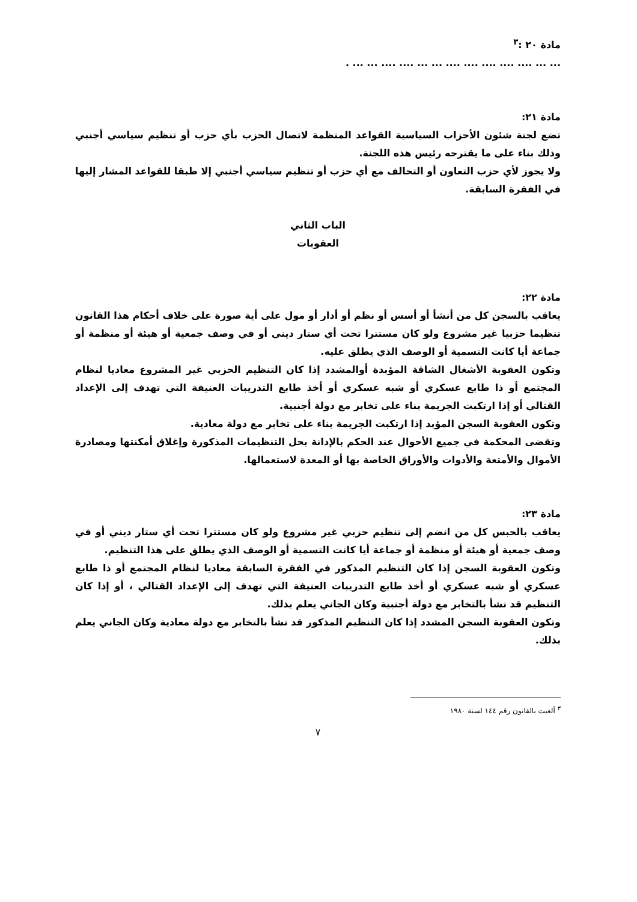مادة ٢٠ :<sup>٣</sup>
... ... .... .... .... .... .... ... ... .... .... ... ... .
مادة ٢١:
تضع لجنة شئون الأحزاب السياسية القواعد المنظمة لاتصال الحزب بأي حزب أو تنظيم سياسي أجنبي وذلك بناء على ما يقترحه رئيس هذه اللجنة.
ولا يجوز لأي حزب التعاون أو التحالف مع أي حزب أو تنظيم سياسي أجنبي إلا طبقا للقواعد المشار إليها في الفقرة السابقة.
الباب الثاني
العقوبات
مادة ٢٢:
يعاقب بالسجن كل من أنشأ أو أسس أو نظم أو أدار أو مول على أية صورة على خلاف أحكام هذا القانون تنظيما حزبيا غير مشروع ولو كان مستترا تحت أي ستار ديني أو في وصف جمعية أو هيئة أو منظمة أو جماعة أيا كانت التسمية أو الوصف الذي يطلق عليه.
وتكون العقوبة الأشغال الشاقة المؤبدة أوالمشدد إذا كان التنظيم الحزبي غير المشروع معاديا لنظام المجتمع أو ذا طابع عسكري أو شبه عسكري أو أخذ طابع التدريبات العنيفة التي تهدف إلى الإعداد القتالي أو إذا ارتكبت الجريمة بناء على تخابر مع دولة أجنبية.
وتكون العقوبة السجن المؤبد إذا ارتكبت الجريمة بناء على تخابر مع دولة معادية.
وتقضى المحكمة في جميع الأحوال عند الحكم بالإدانة بحل التنظيمات المذكورة وإغلاق أمكنتها ومصادرة الأموال والأمتعة والأدوات والأوراق الخاصة بها أو المعدة لاستعمالها.
مادة ٢٣:
يعاقب بالحبس كل من انضم إلى تنظيم حزبي غير مشروع ولو كان مستترا تحت أي ستار ديني أو في وصف جمعية أو هيئة أو منظمة أو جماعة أيا كانت التسمية أو الوصف الذي يطلق على هذا التنظيم.
وتكون العقوبة السجن إذا كان التنظيم المذكور في الفقرة السابقة معاديا لنظام المجتمع أو ذا طابع عسكري أو شبه عسكري أو أخذ طابع التدريبات العنيفة التي تهدف إلى الإعداد القتالي ، أو إذا كان التنظيم قد نشأ بالتخابر مع دولة أجنبية وكان الجاني يعلم بذلك.
وتكون العقوبة السجن المشدد إذا كان التنظيم المذكور قد نشأ بالتخابر مع دولة معادية وكان الجاني يعلم بذلك.
<sup>٣</sup> ألغيت بالقانون رقم ١٤٤ لسنة ١٩٨٠
٧